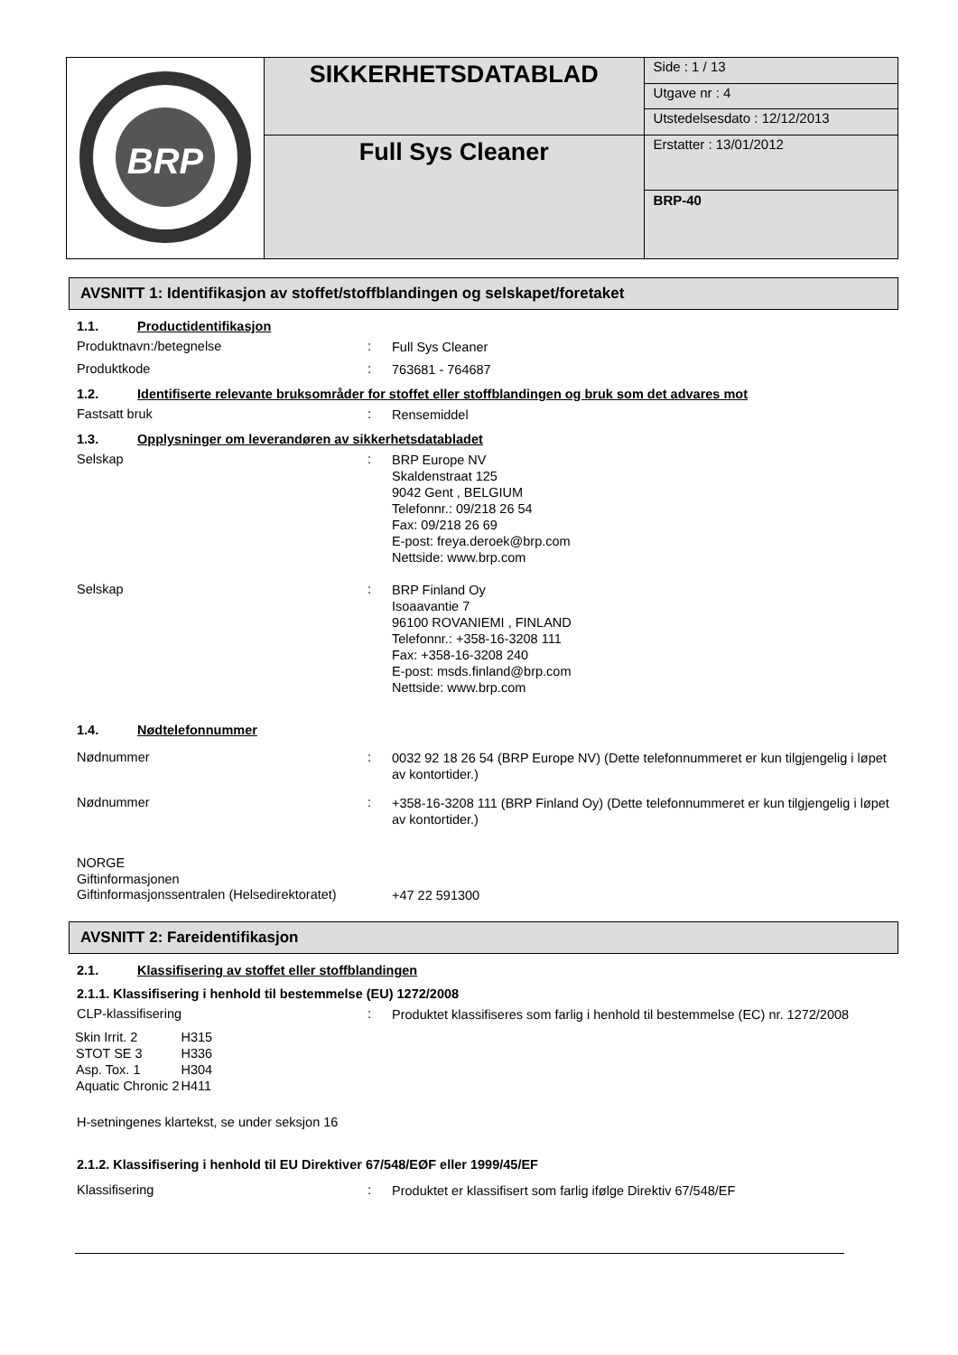| BRP | SIKKERHETSDATABLAD | Side : 1 / 13 |
| | | Utgave nr : 4 |
| | | Utstedelsesdato : 12/12/2013 |
| | Full Sys Cleaner | Erstatter : 13/01/2012 BRP-40 |
AVSNITT 1: Identifikasjon av stoffet/stoffblandingen og selskapet/foretaket
1.1. Productidentifikasjon
Produktnavn:/betegnelse :
Full Sys Cleaner
Produktkode :
763681 - 764687
1.2. Identifiserte relevante bruksområder for stoffet eller stoffblandingen og bruk som det advares mot
Fastsatt bruk :
Rensemiddel
1.3. Opplysninger om leverandøren av sikkerhetsdatabladet
Selskap :
BRP Europe NV
Skaldenstraat 125
9042 Gent , BELGIUM
Telefonnr.: 09/218 26 54
Fax: 09/218 26 69
E-post: freya.deroek@brp.com
Nettside: www.brp.com
Selskap :
BRP Finland Oy
Isoaavantie 7
96100 ROVANIEMI , FINLAND
Telefonnr.: +358-16-3208 111
Fax: +358-16-3208 240
E-post: msds.finland@brp.com
Nettside: www.brp.com
1.4. Nødtelefonnummer
Nødnummer :
0032 92 18 26 54 (BRP Europe NV) (Dette telefonnummeret er kun tilgjengelig i løpet av kontortider.)
Nødnummer :
+358-16-3208 111 (BRP Finland Oy) (Dette telefonnummeret er kun tilgjengelig i løpet av kontortider.)
NORGE
Giftinformasjonen
Giftinformasjonssentralen (Helsedirektoratet)
+47 22 591300
AVSNITT 2: Fareidentifikasjon
2.1. Klassifisering av stoffet eller stoffblandingen
2.1.1. Klassifisering i henhold til bestemmelse (EU) 1272/2008
CLP-klassifisering :
Produktet klassifiseres som farlig i henhold til bestemmelse (EC) nr. 1272/2008
| Skin Irrit. 2 | H315 |
| STOT SE 3 | H336 |
| Asp. Tox. 1 | H304 |
| Aquatic Chronic 2 | H411 |
H-setningenes klartekst, se under seksjon 16
2.1.2. Klassifisering i henhold til EU Direktiver 67/548/EØF eller 1999/45/EF
Klassifisering :
Produktet er klassifisert som farlig ifølge Direktiv 67/548/EF